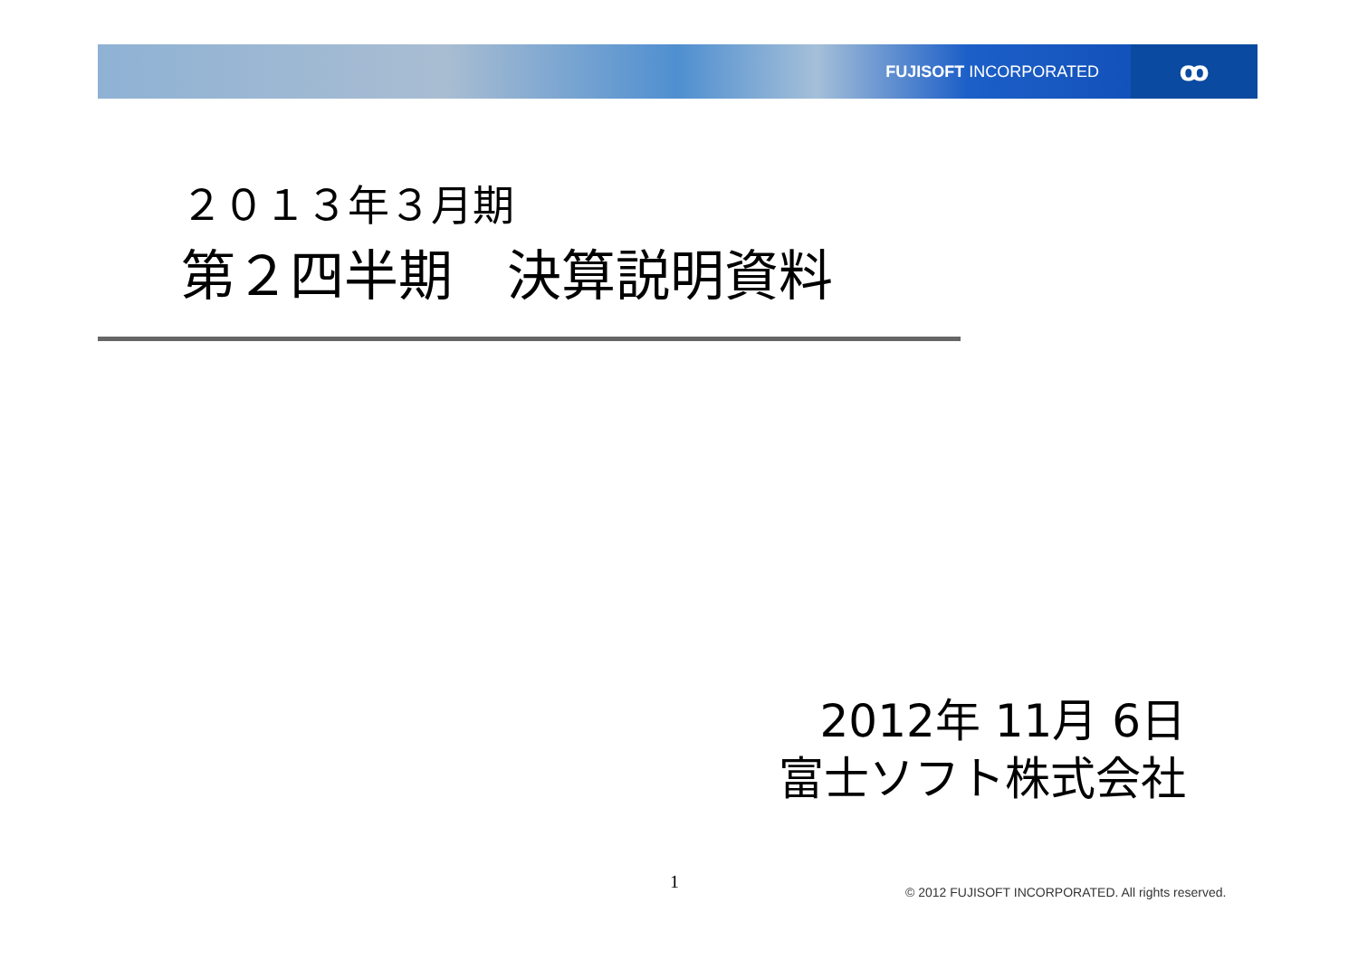FUJISOFT INCORPORATED
ꝏ
２０１３年３月期
第２四半期　決算説明資料
2012年 11月 6日
富士ソフト株式会社
1
© 2012 FUJISOFT INCORPORATED. All rights reserved.